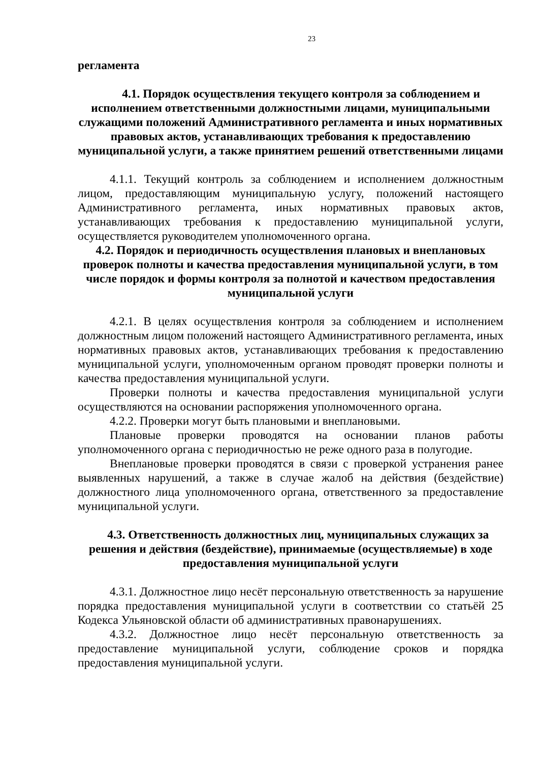23
регламента
4.1. Порядок осуществления текущего контроля за соблюдением и исполнением ответственными должностными лицами, муниципальными служащими положений Административного регламента и иных нормативных правовых актов, устанавливающих требования к предоставлению муниципальной услуги, а также принятием решений ответственными лицами
4.1.1. Текущий контроль за соблюдением и исполнением должностным лицом, предоставляющим муниципальную услугу, положений настоящего Административного регламента, иных нормативных правовых актов, устанавливающих требования к предоставлению муниципальной услуги, осуществляется руководителем уполномоченного органа.
4.2. Порядок и периодичность осуществления плановых и внеплановых проверок полноты и качества предоставления муниципальной услуги, в том числе порядок и формы контроля за полнотой и качеством предоставления муниципальной услуги
4.2.1. В целях осуществления контроля за соблюдением и исполнением должностным лицом положений настоящего Административного регламента, иных нормативных правовых актов, устанавливающих требования к предоставлению муниципальной услуги, уполномоченным органом проводят проверки полноты и качества предоставления муниципальной услуги.
Проверки полноты и качества предоставления муниципальной услуги осуществляются на основании распоряжения уполномоченного органа.
4.2.2. Проверки могут быть плановыми и внеплановыми.
Плановые проверки проводятся на основании планов работы уполномоченного органа с периодичностью не реже одного раза в полугодие.
Внеплановые проверки проводятся в связи с проверкой устранения ранее выявленных нарушений, а также в случае жалоб на действия (бездействие) должностного лица уполномоченного органа, ответственного за предоставление муниципальной услуги.
4.3. Ответственность должностных лиц, муниципальных служащих за решения и действия (бездействие), принимаемые (осуществляемые) в ходе предоставления муниципальной услуги
4.3.1. Должностное лицо несёт персональную ответственность за нарушение порядка предоставления муниципальной услуги в соответствии со статьёй 25 Кодекса Ульяновской области об административных правонарушениях.
4.3.2. Должностное лицо несёт персональную ответственность за предоставление муниципальной услуги, соблюдение сроков и порядка предоставления муниципальной услуги.